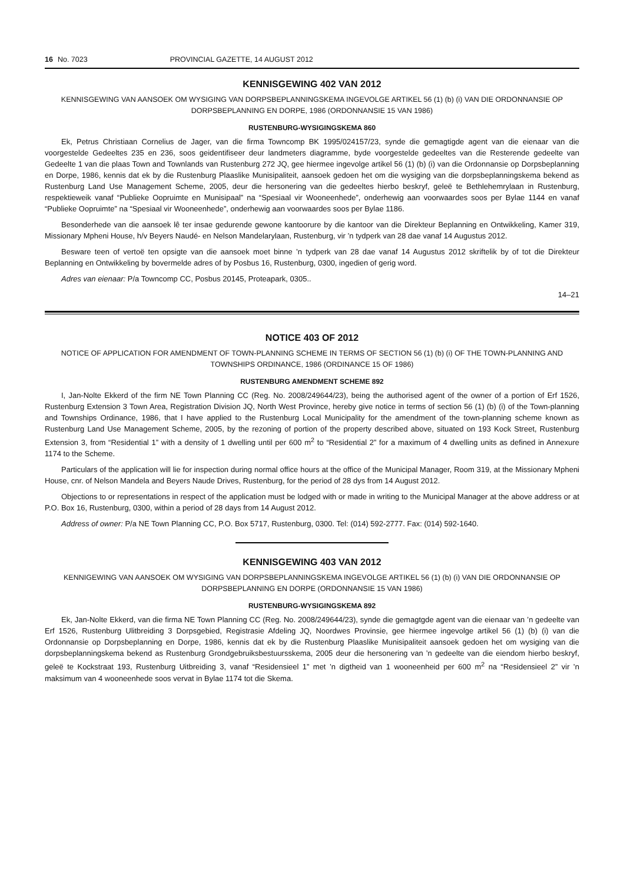16 No. 7023 PROVINCIAL GAZETTE, 14 AUGUST 2012
KENNISGEWING 402 VAN 2012
KENNISGEWING VAN AANSOEK OM WYSIGING VAN DORPSBEPLANNINGSKEMA INGEVOLGE ARTIKEL 56 (1) (b) (i) VAN DIE ORDONNANSIE OP DORPSBEPLANNING EN DORPE, 1986 (ORDONNANSIE 15 VAN 1986)
RUSTENBURG-WYSIGINGSKEMA 860
Ek, Petrus Christiaan Cornelius de Jager, van die firma Towncomp BK 1995/024157/23, synde die gemagtigde agent van die eienaar van die voorgestelde Gedeeltes 235 en 236, soos geidentifiseer deur landmeters diagramme, byde voorgestelde gedeeltes van die Resterende gedeelte van Gedeelte 1 van die plaas Town and Townlands van Rustenburg 272 JQ, gee hiermee ingevolge artikel 56 (1) (b) (i) van die Ordonnansie op Dorpsbeplanning en Dorpe, 1986, kennis dat ek by die Rustenburg Plaaslike Munisipaliteit, aansoek gedoen het om die wysiging van die dorpsbeplanningskema bekend as Rustenburg Land Use Management Scheme, 2005, deur die hersonering van die gedeeltes hierbo beskryf, geleë te Bethlehemrylaan in Rustenburg, respektieweik vanaf “Publieke Oopruimte en Munisipaal” na “Spesiaal vir Wooneenhede”, onderhewig aan voorwaardes soos per Bylae 1144 en vanaf “Publieke Oopruimte” na “Spesiaal vir Wooneenhede”, onderhewig aan voorwaardes soos per Bylae 1186.
Besonderhede van die aansoek lê ter insae gedurende gewone kantoorure by die kantoor van die Direkteur Beplanning en Ontwikkeling, Kamer 319, Missionary Mpheni House, h/v Beyers Naudé- en Nelson Mandelarylaan, Rustenburg, vir ’n tydperk van 28 dae vanaf 14 Augustus 2012.
Besware teen of vertoë ten opsigte van die aansoek moet binne ’n tydperk van 28 dae vanaf 14 Augustus 2012 skriftelik by of tot die Direkteur Beplanning en Ontwikkeling by bovermelde adres of by Posbus 16, Rustenburg, 0300, ingedien of gerig word.
Adres van eienaar: P/a Towncomp CC, Posbus 20145, Proteapark, 0305..
14–21
NOTICE 403 OF 2012
NOTICE OF APPLICATION FOR AMENDMENT OF TOWN-PLANNING SCHEME IN TERMS OF SECTION 56 (1) (b) (i) OF THE TOWN-PLANNING AND TOWNSHIPS ORDINANCE, 1986 (ORDINANCE 15 OF 1986)
RUSTENBURG AMENDMENT SCHEME 892
I, Jan-Nolte Ekkerd of the firm NE Town Planning CC (Reg. No. 2008/249644/23), being the authorised agent of the owner of a portion of Erf 1526, Rustenburg Extension 3 Town Area, Registration Division JQ, North West Province, hereby give notice in terms of section 56 (1) (b) (i) of the Town-planning and Townships Ordinance, 1986, that I have applied to the Rustenburg Local Municipality for the amendment of the town-planning scheme known as Rustenburg Land Use Management Scheme, 2005, by the rezoning of portion of the property described above, situated on 193 Kock Street, Rustenburg Extension 3, from “Residential 1” with a density of 1 dwelling until per 600 m<sup>2</sup> to “Residential 2” for a maximum of 4 dwelling units as defined in Annexure 1174 to the Scheme.
Particulars of the application will lie for inspection during normal office hours at the office of the Municipal Manager, Room 319, at the Missionary Mpheni House, cnr. of Nelson Mandela and Beyers Naude Drives, Rustenburg, for the period of 28 dys from 14 August 2012.
Objections to or representations in respect of the application must be lodged with or made in writing to the Municipal Manager at the above address or at P.O. Box 16, Rustenburg, 0300, within a period of 28 days from 14 August 2012.
Address of owner: P/a NE Town Planning CC, P.O. Box 5717, Rustenburg, 0300. Tel: (014) 592-2777. Fax: (014) 592-1640.
KENNISGEWING 403 VAN 2012
KENNIGEWING VAN AANSOEK OM WYSIGING VAN DORPSBEPLANNINGSKEMA INGEVOLGE ARTIKEL 56 (1) (b) (i) VAN DIE ORDONNANSIE OP DORPSBEPLANNING EN DORPE (ORDONNANSIE 15 VAN 1986)
RUSTENBURG-WYSIGINGSKEMA 892
Ek, Jan-Nolte Ekkerd, van die firma NE Town Planning CC (Reg. No. 2008/249644/23), synde die gemagtgde agent van die eienaar van ’n gedeelte van Erf 1526, Rustenburg Ulitbreiding 3 Dorpsgebied, Registrasie Afdeling JQ, Noordwes Provinsie, gee hiermee ingevolge artikel 56 (1) (b) (i) van die Ordonnansie op Dorpsbeplanning en Dorpe, 1986, kennis dat ek by die Rustenburg Plaaslike Munisipaliteit aansoek gedoen het om wysiging van die dorpsbeplanningskema bekend as Rustenburg Grondgebruiksbestuursskema, 2005 deur die hersonering van ’n gedeelte van die eiendom hierbo beskryf, geleë te Kockstraat 193, Rustenburg Uitbreiding 3, vanaf “Residensieel 1” met ’n digtheid van 1 wooneenheid per 600 m<sup>2</sup> na “Residensieel 2” vir ’n maksimum van 4 wooneenhede soos vervat in Bylae 1174 tot die Skema.